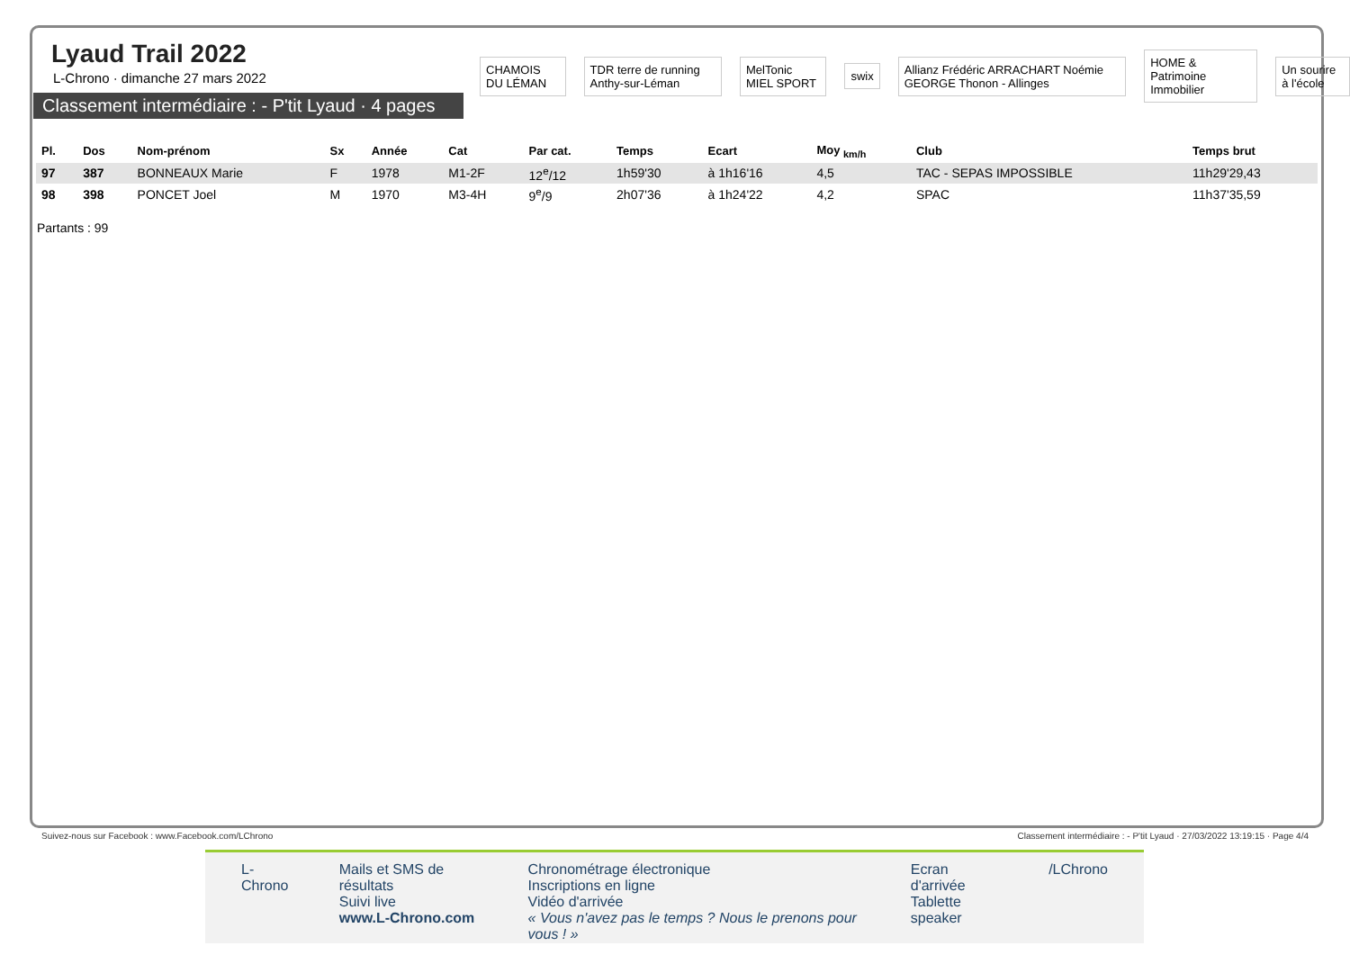Lyaud Trail 2022
L-Chrono · dimanche 27 mars 2022
Classement intermédiaire : - P'tit Lyaud · 4 pages
CHAMOIS DU LÉMAN
TDR terre de running Anthy-sur-Léman
MelTonic MIEL SPORT swix
Allianz Frédéric ARRACHART Noémie GEORGE Thonon - Allinges
HOME & Patrimoine Immobilier Un sourire à l'école
| Pl. | Dos | Nom-prénom | Sx | Année | Cat | Par cat. | Temps | Ecart | Moy <sub>km/h</sub> | Club | Temps brut |
| --- | --- | --- | --- | --- | --- | --- | --- | --- | --- | --- | --- |
| 97 | 387 | BONNEAUX Marie | F | 1978 | M1-2F | 12<sup>e</sup>/12 | 1h59'30 | à 1h16'16 | 4,5 | TAC - SEPAS IMPOSSIBLE | 11h29'29,43 |
| 98 | 398 | PONCET Joel | M | 1970 | M3-4H | 9<sup>e</sup>/9 | 2h07'36 | à 1h24'22 | 4,2 | SPAC | 11h37'35,59 |
Partants : 99
Suivez-nous sur Facebook : www.Facebook.com/LChrono
Classement intermédiaire : - P'tit Lyaud · 27/03/2022 13:19:15 · Page 4/4
L-Chrono Mails et SMS de résultats
Suivi live
www.L-Chrono.com
Chronométrage électronique
Inscriptions en ligne
Vidéo d'arrivée
« Vous n'avez pas le temps ? Nous le prenons pour vous ! »
Ecran d'arrivée
Tablette speaker
/LChrono